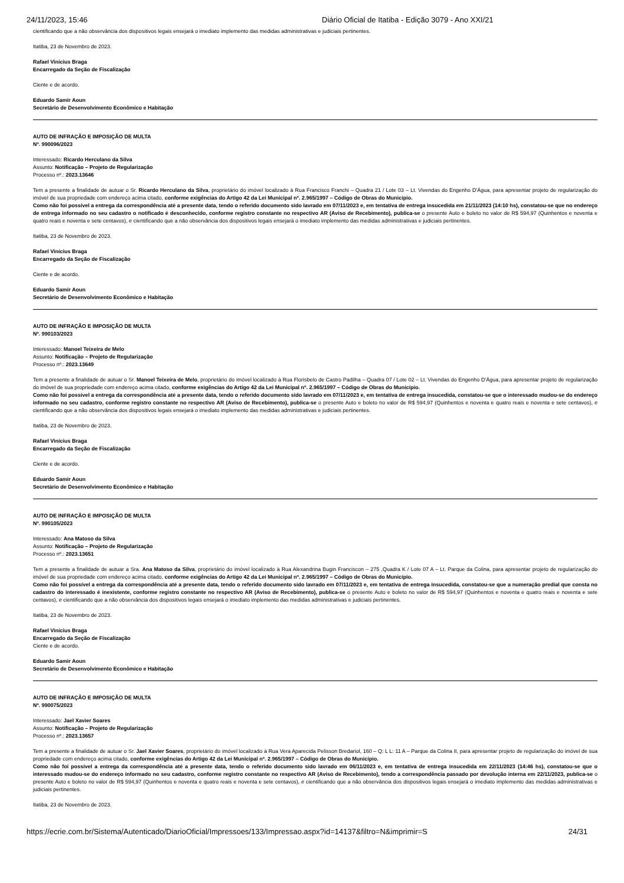24/11/2023, 15:46 Diário Oficial de Itatiba - Edição 3079 - Ano XXI/21
cientificando que a não observância dos dispositivos legais ensejará o imediato implemento das medidas administrativas e judiciais pertinentes.
Itatiba, 23 de Novembro de 2023.
Rafael Vinícius Braga
Encarregado da Seção de Fiscalização
Ciente e de acordo.
Eduardo Samir Aoun
Secretário de Desenvolvimento Econômico e Habitação
AUTO DE INFRAÇÃO E IMPOSIÇÃO DE MULTA
Nº. 990096/2023
Interessado: Ricardo Herculano da Silva
Assunto: Notificação – Projeto de Regularização
Processo nº.: 2023.13646
Tem a presente a finalidade de autuar o Sr. Ricardo Herculano da Silva, proprietário do imóvel localizado à Rua Francisco Franchi – Quadra 21 / Lote 03 – Lt. Vivendas do Engenho D'Água, para apresentar projeto de regularização do imóvel de sua propriedade com endereço acima citado, conforme exigências do Artigo 42 da Lei Municipal nº. 2.965/1997 – Código de Obras do Município.
Como não foi possível a entrega da correspondência até a presente data, tendo o referido documento sido lavrado em 07/11/2023 e, em tentativa de entrega insucedida em 21/11/2023 (14:10 hs), constatou-se que no endereço de entrega informado no seu cadastro o notificado é desconhecido, conforme registro constante no respectivo AR (Aviso de Recebimento), publica-se o presente Auto e boleto no valor de R$ 594,97 (Quinhentos e noventa e quatro reais e noventa e sete centavos), e cientificando que a não observância dos dispositivos legais ensejará o imediato implemento das medidas administrativas e judiciais pertinentes.
Itatiba, 23 de Novembro de 2023.
Rafael Vinícius Braga
Encarregado da Seção de Fiscalização
Ciente e de acordo.
Eduardo Samir Aoun
Secretário de Desenvolvimento Econômico e Habitação
AUTO DE INFRAÇÃO E IMPOSIÇÃO DE MULTA
Nº. 990103/2023
Interessado: Manoel Teixeira de Melo
Assunto: Notificação – Projeto de Regularização
Processo nº.: 2023.13649
Tem a presente a finalidade de autuar o Sr. Manoel Teixeira de Melo, proprietário do imóvel localizado à Rua Florisbelo de Castro Padilha – Quadra 07 / Lote 02 – Lt. Vivendas do Engenho D'Água, para apresentar projeto de regularização do imóvel de sua propriedade com endereço acima citado, conforme exigências do Artigo 42 da Lei Municipal nº. 2.965/1997 – Código de Obras do Município.
Como não foi possível a entrega da correspondência até a presente data, tendo o referido documento sido lavrado em 07/11/2023 e, em tentativa de entrega insucedida, constatou-se que o interessado mudou-se do endereço informado no seu cadastro, conforme registro constante no respectivo AR (Aviso de Recebimento), publica-se o presente Auto e boleto no valor de R$ 594,97 (Quinhentos e noventa e quatro reais e noventa e sete centavos), e cientificando que a não observância dos dispositivos legais ensejará o imediato implemento das medidas administrativas e judiciais pertinentes.
Itatiba, 23 de Novembro de 2023.
Rafael Vinícius Braga
Encarregado da Seção de Fiscalização
Ciente e de acordo.
Eduardo Samir Aoun
Secretário de Desenvolvimento Econômico e Habitação
AUTO DE INFRAÇÃO E IMPOSIÇÃO DE MULTA
Nº. 990105/2023
Interessado: Ana Matoso da Silva
Assunto: Notificação – Projeto de Regularização
Processo nº.: 2023.13651
Tem a presente a finalidade de autuar a Sra. Ana Matoso da Silva, proprietário do imóvel localizado à Rua Alexandrina Bugin Franciscon – 275 ,Quadra K / Lote 07 A – Lt. Parque da Colina, para apresentar projeto de regularização do imóvel de sua propriedade com endereço acima citado, conforme exigências do Artigo 42 da Lei Municipal nº. 2.965/1997 – Código de Obras do Município.
Como não foi possível a entrega da correspondência até a presente data, tendo o referido documento sido lavrado em 07/11/2023 e, em tentativa de entrega insucedida, constatou-se que a numeração predial que consta no cadastro do interessado é inexistente, conforme registro constante no respectivo AR (Aviso de Recebimento), publica-se o presente Auto e boleto no valor de R$ 594,97 (Quinhentos e noventa e quatro reais e noventa e sete centavos), e cientificando que a não observância dos dispositivos legais ensejará o imediato implemento das medidas administrativas e judiciais pertinentes.
Itatiba, 23 de Novembro de 2023.
Rafael Vinícius Braga
Encarregado da Seção de Fiscalização
Ciente e de acordo.
Eduardo Samir Aoun
Secretário de Desenvolvimento Econômico e Habitação
AUTO DE INFRAÇÃO E IMPOSIÇÃO DE MULTA
Nº. 990075/2023
Interessado: Jael Xavier Soares
Assunto: Notificação – Projeto de Regularização
Processo nº.: 2023.13657
Tem a presente a finalidade de autuar o Sr. Jael Xavier Soares, proprietário do imóvel localizado à Rua Vera Aparecida Pelisson Bredariol, 160 – Q: L L: 11 A – Parque da Colina II, para apresentar projeto de regularização do imóvel de sua propriedade com endereço acima citado, conforme exigências do Artigo 42 da Lei Municipal nº. 2.965/1997 – Código de Obras do Município.
Como não foi possível a entrega da correspondência até a presente data, tendo o referido documento sido lavrado em 06/11/2023 e, em tentativa de entrega insucedida em 22/11/2023 (14:46 hs), constatou-se que o interessado mudou-se do endereço informado no seu cadastro, conforme registro constante no respectivo AR (Aviso de Recebimento), tendo a correspondência passado por devolução interna em 22/11/2023, publica-se o presente Auto e boleto no valor de R$ 594,97 (Quinhentos e noventa e quatro reais e noventa e sete centavos), e cientificando que a não observância dos dispositivos legais ensejará o imediato implemento das medidas administrativas e judiciais pertinentes.
Itatiba, 23 de Novembro de 2023.
https://ecrie.com.br/Sistema/Autenticado/DiarioOficial/Impressoes/133/Impressao.aspx?id=14137&filtro=N&imprimir=S 24/31